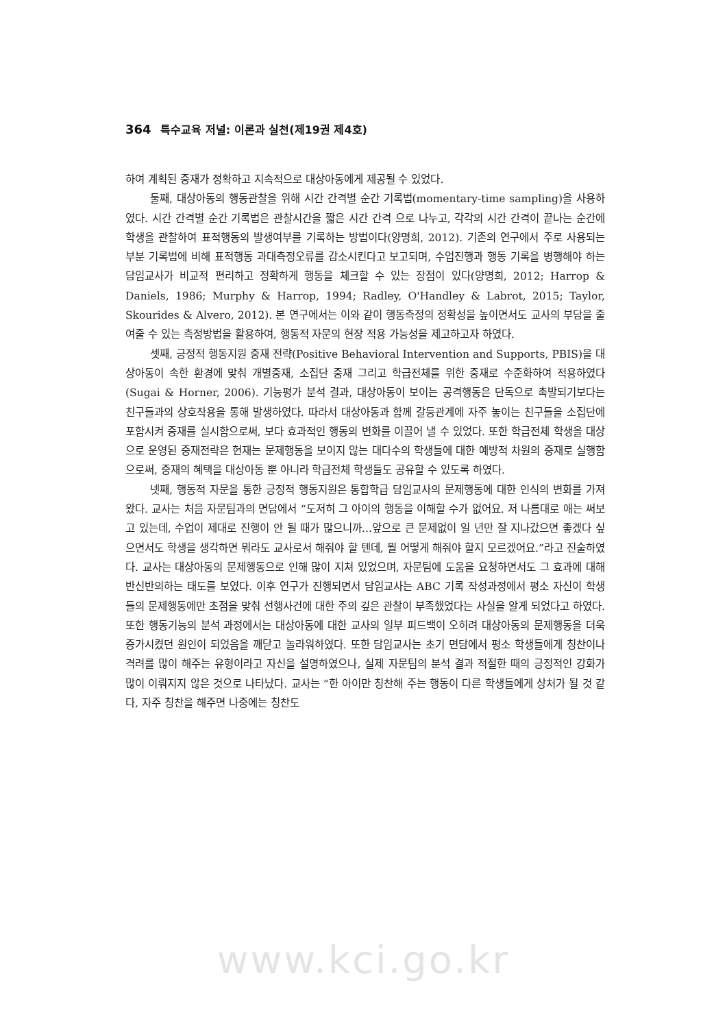364 특수교육 저널: 이론과 실천(제19권 제4호)
하여 계획된 중재가 정확하고 지속적으로 대상아동에게 제공될 수 있었다.
둘째, 대상아동의 행동관찰을 위해 시간 간격별 순간 기록법(momentary-time sampling)을 사용하였다. 시간 간격별 순간 기록법은 관찰시간을 짧은 시간 간격 으로 나누고, 각각의 시간 간격이 끝나는 순간에 학생을 관찰하여 표적행동의 발생여부를 기록하는 방법이다(양명희, 2012). 기존의 연구에서 주로 사용되는 부분 기록법에 비해 표적행동 과대측정오류를 감소시킨다고 보고되며, 수업진행과 행동 기록을 병행해야 하는 담임교사가 비교적 편리하고 정확하게 행동을 체크할 수 있는 장점이 있다(양명희, 2012; Harrop & Daniels, 1986; Murphy & Harrop, 1994; Radley, O'Handley & Labrot, 2015; Taylor, Skourides & Alvero, 2012). 본 연구에서는 이와 같이 행동측정의 정확성을 높이면서도 교사의 부담을 줄여줄 수 있는 측정방법을 활용하여, 행동적 자문의 현장 적용 가능성을 제고하고자 하였다.
셋째, 긍정적 행동지원 중재 전략(Positive Behavioral Intervention and Supports, PBIS)을 대상아동이 속한 환경에 맞춰 개별중재, 소집단 중재 그리고 학급전체를 위한 중재로 수준화하여 적용하였다(Sugai & Horner, 2006). 기능평가 분석 결과, 대상아동이 보이는 공격행동은 단독으로 촉발되기보다는 친구들과의 상호작용을 통해 발생하였다. 따라서 대상아동과 함께 갈등관계에 자주 놓이는 친구들을 소집단에 포함시켜 중재를 실시함으로써, 보다 효과적인 행동의 변화를 이끌어 낼 수 있었다. 또한 학급전체 학생을 대상으로 운영된 중재전략은 현재는 문제행동을 보이지 않는 대다수의 학생들에 대한 예방적 차원의 중재로 실행함으로써, 중재의 혜택을 대상아동 뿐 아니라 학급전체 학생들도 공유할 수 있도록 하였다.
넷째, 행동적 자문을 통한 긍정적 행동지원은 통합학급 담임교사의 문제행동에 대한 인식의 변화를 가져왔다. 교사는 처음 자문팀과의 면담에서 “도저히 그 아이의 행동을 이해할 수가 없어요. 저 나름대로 애는 써보고 있는데, 수업이 제대로 진행이 안 될 때가 많으니까...앞으로 큰 문제없이 일 년만 잘 지나갔으면 좋겠다 싶으면서도 학생을 생각하면 뭐라도 교사로서 해줘야 할 텐데, 뭘 어떻게 해줘야 할지 모르겠어요.”라고 진술하였다. 교사는 대상아동의 문제행동으로 인해 많이 지쳐 있었으며, 자문팀에 도움을 요청하면서도 그 효과에 대해 반신반의하는 태도를 보였다. 이후 연구가 진행되면서 담임교사는 ABC 기록 작성과정에서 평소 자신이 학생들의 문제행동에만 초점을 맞춰 선행사건에 대한 주의 깊은 관찰이 부족했었다는 사실을 알게 되었다고 하였다. 또한 행동기능의 분석 과정에서는 대상아동에 대한 교사의 일부 피드백이 오히려 대상아동의 문제행동을 더욱 증가시켰던 원인이 되었음을 깨닫고 놀라워하였다. 또한 담임교사는 초기 면담에서 평소 학생들에게 칭찬이나 격려를 많이 해주는 유형이라고 자신을 설명하였으나, 실제 자문팀의 분석 결과 적절한 때의 긍정적인 강화가 많이 이뤄지지 않은 것으로 나타났다. 교사는 “한 아이만 칭찬해 주는 행동이 다른 학생들에게 상처가 될 것 같다, 자주 칭찬을 해주면 나중에는 칭찬도
www.kci.go.kr